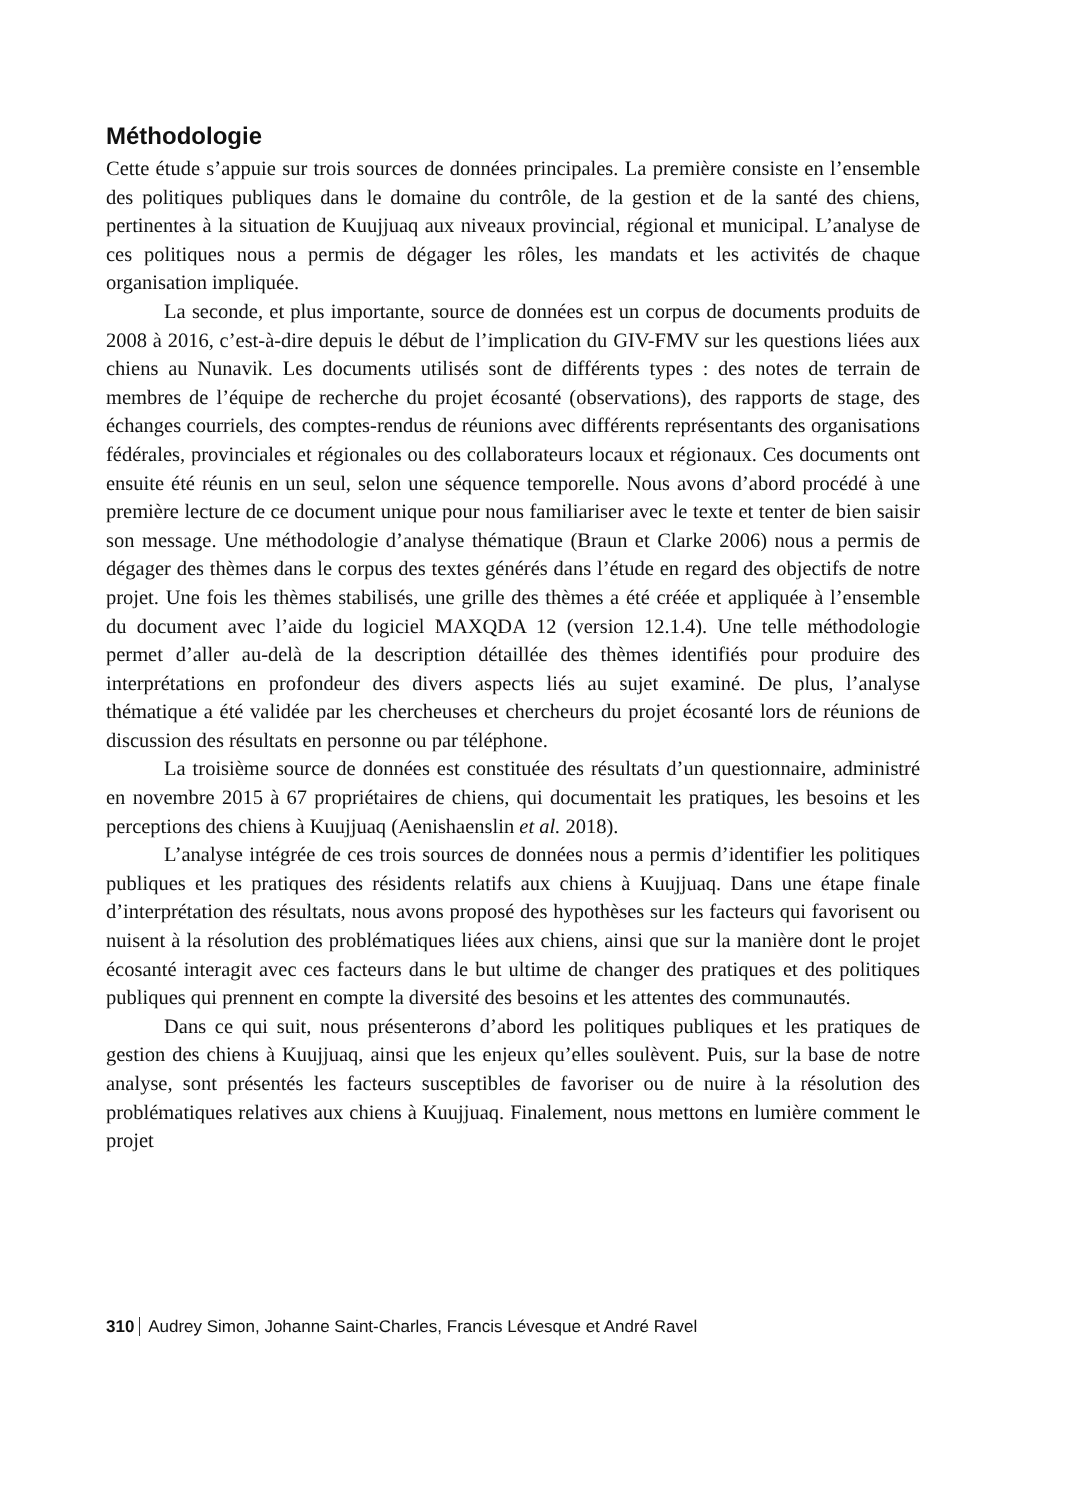Méthodologie
Cette étude s’appuie sur trois sources de données principales. La première consiste en l’ensemble des politiques publiques dans le domaine du contrôle, de la gestion et de la santé des chiens, pertinentes à la situation de Kuujjuaq aux niveaux provincial, régional et municipal. L’analyse de ces politiques nous a permis de dégager les rôles, les mandats et les activités de chaque organisation impliquée.
La seconde, et plus importante, source de données est un corpus de documents produits de 2008 à 2016, c’est-à-dire depuis le début de l’implication du GIV-FMV sur les questions liées aux chiens au Nunavik. Les documents utilisés sont de différents types : des notes de terrain de membres de l’équipe de recherche du projet écosanté (observations), des rapports de stage, des échanges courriels, des comptes-rendus de réunions avec différents représentants des organisations fédérales, provinciales et régionales ou des collaborateurs locaux et régionaux. Ces documents ont ensuite été réunis en un seul, selon une séquence temporelle. Nous avons d’abord procédé à une première lecture de ce document unique pour nous familiariser avec le texte et tenter de bien saisir son message. Une méthodologie d’analyse thématique (Braun et Clarke 2006) nous a permis de dégager des thèmes dans le corpus des textes générés dans l’étude en regard des objectifs de notre projet. Une fois les thèmes stabilisés, une grille des thèmes a été créée et appliquée à l’ensemble du document avec l’aide du logiciel MAXQDA 12 (version 12.1.4). Une telle méthodologie permet d’aller au-delà de la description détaillée des thèmes identifiés pour produire des interprétations en profondeur des divers aspects liés au sujet examiné. De plus, l’analyse thématique a été validée par les chercheuses et chercheurs du projet écosanté lors de réunions de discussion des résultats en personne ou par téléphone.
La troisième source de données est constituée des résultats d’un questionnaire, administré en novembre 2015 à 67 propriétaires de chiens, qui documentait les pratiques, les besoins et les perceptions des chiens à Kuujjuaq (Aenishaenslin et al. 2018).
L’analyse intégrée de ces trois sources de données nous a permis d’identifier les politiques publiques et les pratiques des résidents relatifs aux chiens à Kuujjuaq. Dans une étape finale d’interprétation des résultats, nous avons proposé des hypothèses sur les facteurs qui favorisent ou nuisent à la résolution des problématiques liées aux chiens, ainsi que sur la manière dont le projet écosanté interagit avec ces facteurs dans le but ultime de changer des pratiques et des politiques publiques qui prennent en compte la diversité des besoins et les attentes des communautés.
Dans ce qui suit, nous présenterons d’abord les politiques publiques et les pratiques de gestion des chiens à Kuujjuaq, ainsi que les enjeux qu’elles soulèvent. Puis, sur la base de notre analyse, sont présentés les facteurs susceptibles de favoriser ou de nuire à la résolution des problématiques relatives aux chiens à Kuujjuaq. Finalement, nous mettons en lumière comment le projet
310 Audrey Simon, Johanne Saint-Charles, Francis Lévesque et André Ravel